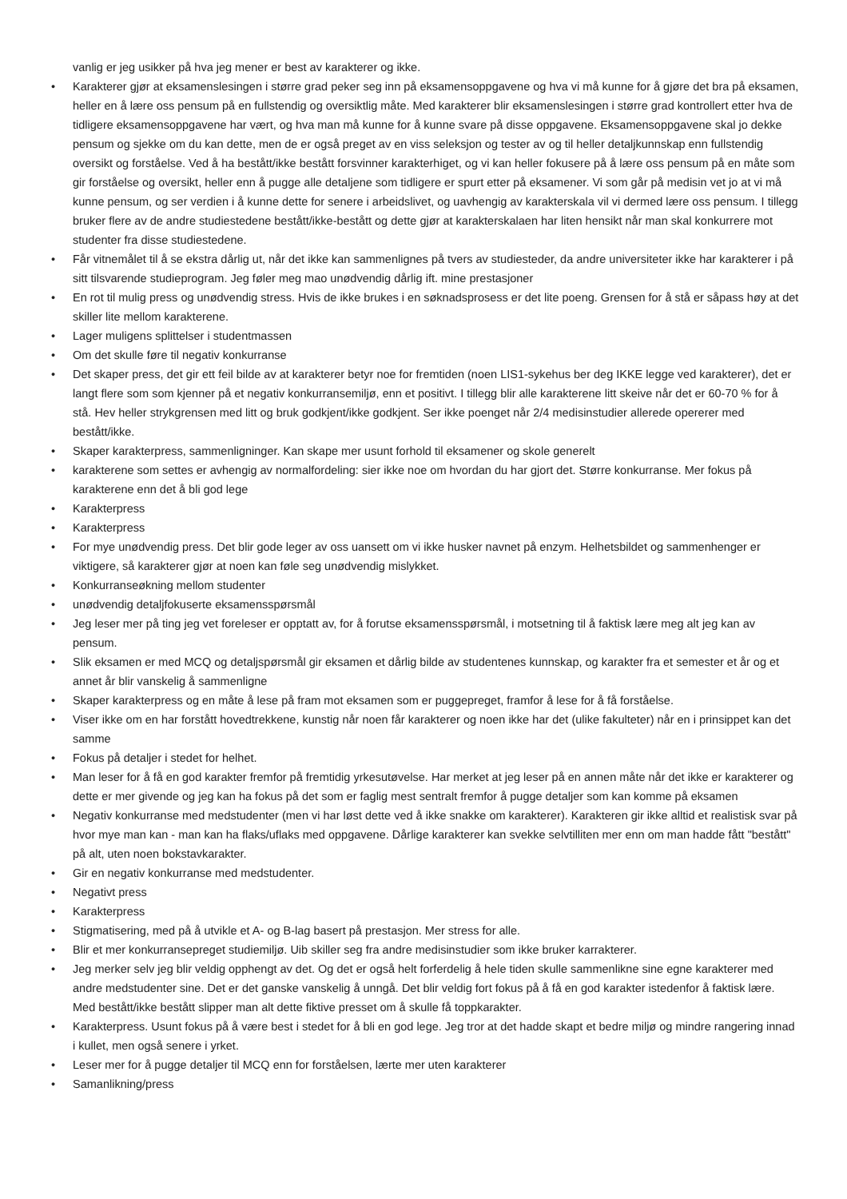vanlig er jeg usikker på hva jeg mener er best av karakterer og ikke.
• Karakterer gjør at eksamenslesingen i større grad peker seg inn på eksamensoppgavene og hva vi må kunne for å gjøre det bra på eksamen, heller en å lære oss pensum på en fullstendig og oversiktlig måte. Med karakterer blir eksamenslesingen i større grad kontrollert etter hva de tidligere eksamensoppgavene har vært, og hva man må kunne for å kunne svare på disse oppgavene. Eksamensoppgavene skal jo dekke pensum og sjekke om du kan dette, men de er også preget av en viss seleksjon og tester av og til heller detaljkunnskap enn fullstendig oversikt og forståelse. Ved å ha bestått/ikke bestått forsvinner karakterhiget, og vi kan heller fokusere på å lære oss pensum på en måte som gir forståelse og oversikt, heller enn å pugge alle detaljene som tidligere er spurt etter på eksamener. Vi som går på medisin vet jo at vi må kunne pensum, og ser verdien i å kunne dette for senere i arbeidslivet, og uavhengig av karakterskala vil vi dermed lære oss pensum. I tillegg bruker flere av de andre studiestedene bestått/ikke-bestått og dette gjør at karakterskalaen har liten hensikt når man skal konkurrere mot studenter fra disse studiestedene.
• Får vitnemålet til å se ekstra dårlig ut, når det ikke kan sammenlignes på tvers av studiesteder, da andre universiteter ikke har karakterer i på sitt tilsvarende studieprogram. Jeg føler meg mao unødvendig dårlig ift. mine prestasjoner
• En rot til mulig press og unødvendig stress. Hvis de ikke brukes i en søknadsprosess er det lite poeng. Grensen for å stå er såpass høy at det skiller lite mellom karakterene.
• Lager muligens splittelser i studentmassen
• Om det skulle føre til negativ konkurranse
• Det skaper press, det gir ett feil bilde av at karakterer betyr noe for fremtiden (noen LIS1-sykehus ber deg IKKE legge ved karakterer), det er langt flere som som kjenner på et negativ konkurransemiljø, enn et positivt. I tillegg blir alle karakterene litt skeive når det er 60-70 % for å stå. Hev heller strykgrensen med litt og bruk godkjent/ikke godkjent. Ser ikke poenget når 2/4 medisinstudier allerede opererer med bestått/ikke.
• Skaper karakterpress, sammenligninger. Kan skape mer usunt forhold til eksamener og skole generelt
• karakterene som settes er avhengig av normalfordeling: sier ikke noe om hvordan du har gjort det. Større konkurranse. Mer fokus på karakterene enn det å bli god lege
• Karakterpress
• Karakterpress
• For mye unødvendig press. Det blir gode leger av oss uansett om vi ikke husker navnet på enzym. Helhetsbildet og sammenhenger er viktigere, så karakterer gjør at noen kan føle seg unødvendig mislykket.
• Konkurranseøkning mellom studenter
• unødvendig detaljfokuserte eksamensspørsmål
• Jeg leser mer på ting jeg vet foreleser er opptatt av, for å forutse eksamensspørsmål, i motsetning til å faktisk lære meg alt jeg kan av pensum.
• Slik eksamen er med MCQ og detaljspørsmål gir eksamen et dårlig bilde av studentenes kunnskap, og karakter fra et semester et år og et annet år blir vanskelig å sammenligne
• Skaper karakterpress og en måte å lese på fram mot eksamen som er puggepreget, framfor å lese for å få forståelse.
• Viser ikke om en har forstått hovedtrekkene, kunstig når noen får karakterer og noen ikke har det (ulike fakulteter) når en i prinsippet kan det samme
• Fokus på detaljer i stedet for helhet.
• Man leser for å få en god karakter fremfor på fremtidig yrkesutøvelse. Har merket at jeg leser på en annen måte når det ikke er karakterer og dette er mer givende og jeg kan ha fokus på det som er faglig mest sentralt fremfor å pugge detaljer som kan komme på eksamen
• Negativ konkurranse med medstudenter (men vi har løst dette ved å ikke snakke om karakterer). Karakteren gir ikke alltid et realistisk svar på hvor mye man kan - man kan ha flaks/uflaks med oppgavene. Dårlige karakterer kan svekke selvtilliten mer enn om man hadde fått "bestått" på alt, uten noen bokstavkarakter.
• Gir en negativ konkurranse med medstudenter.
• Negativt press
• Karakterpress
• Stigmatisering, med på å utvikle et A- og B-lag basert på prestasjon. Mer stress for alle.
• Blir et mer konkurransepreget studiemiljø. Uib skiller seg fra andre medisinstudier som ikke bruker karrakterer.
• Jeg merker selv jeg blir veldig opphengt av det. Og det er også helt forferdelig å hele tiden skulle sammenlikne sine egne karakterer med andre medstudenter sine. Det er det ganske vanskelig å unngå. Det blir veldig fort fokus på å få en god karakter istedenfor å faktisk lære. Med bestått/ikke bestått slipper man alt dette fiktive presset om å skulle få toppkarakter.
• Karakterpress. Usunt fokus på å være best i stedet for å bli en god lege. Jeg tror at det hadde skapt et bedre miljø og mindre rangering innad i kullet, men også senere i yrket.
• Leser mer for å pugge detaljer til MCQ enn for forståelsen, lærte mer uten karakterer
• Samanlikning/press